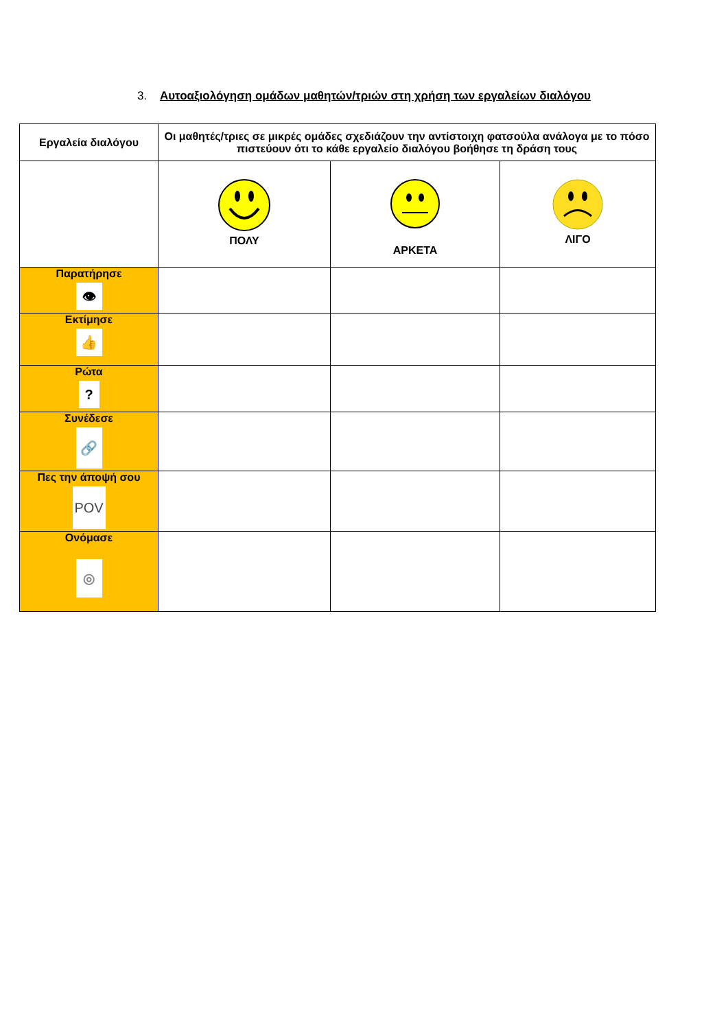3. Αυτοαξιολόγηση ομάδων μαθητών/τριών στη χρήση των εργαλείων διαλόγου
| Εργαλεία διαλόγου | Οι μαθητές/τριες σε μικρές ομάδες σχεδιάζουν την αντίστοιχη φατσούλα ανάλογα με το πόσο πιστεύουν ότι το κάθε εργαλείο διαλόγου βοήθησε τη δράση τους | | |
| --- | --- | --- | --- |
| | ΠΟΛΥ | ΑΡΚΕΤΑ | ΛΙΓΟ |
| Παρατήρησε 👁 | | | |
| Εκτίμησε 👍 | | | |
| Ρώτα ? | | | |
| Συνέδεσε 🔗 | | | |
| Πες την άποψή σου POV | | | |
| Ονόμασε ◎ | | | |